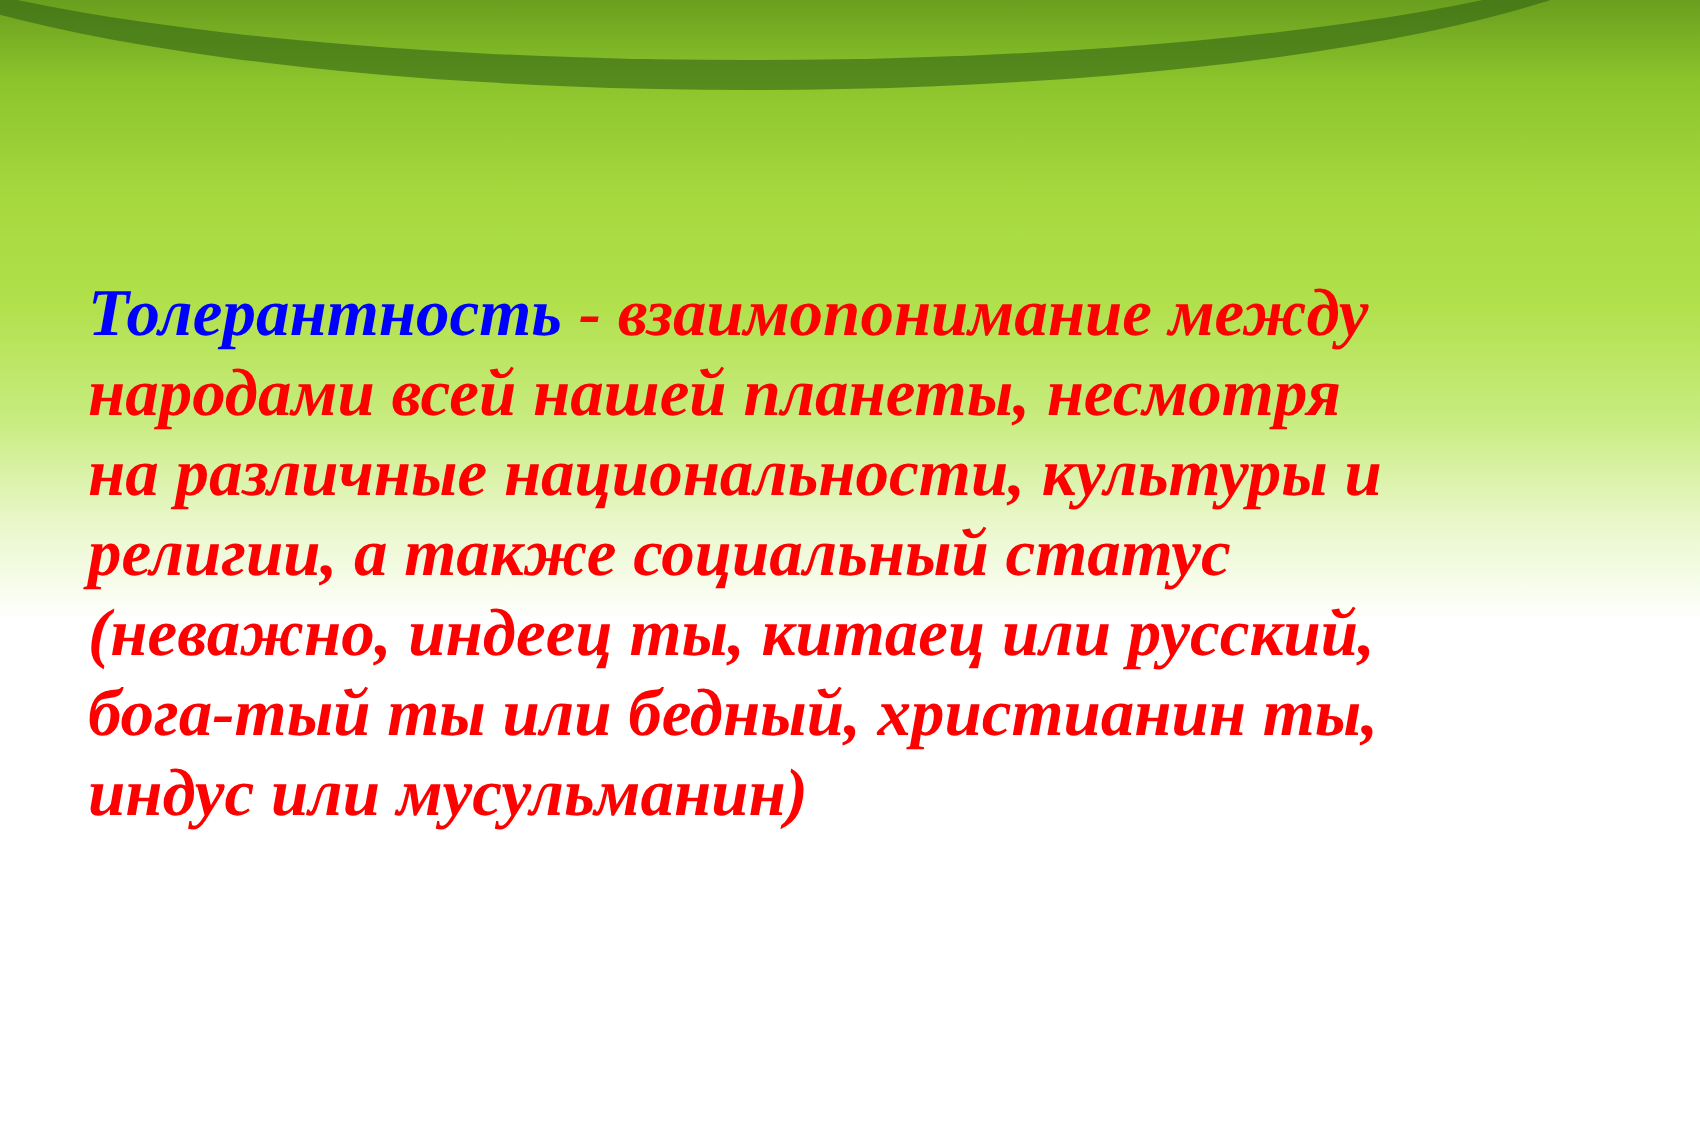Толерантность - взаимопонимание между народами всей нашей планеты, несмотря на различные национальности, культуры и религии, а также социальный статус (неважно, индеец ты, китаец или русский, бога-тый ты или бедный, христианин ты, индус или мусульманин)